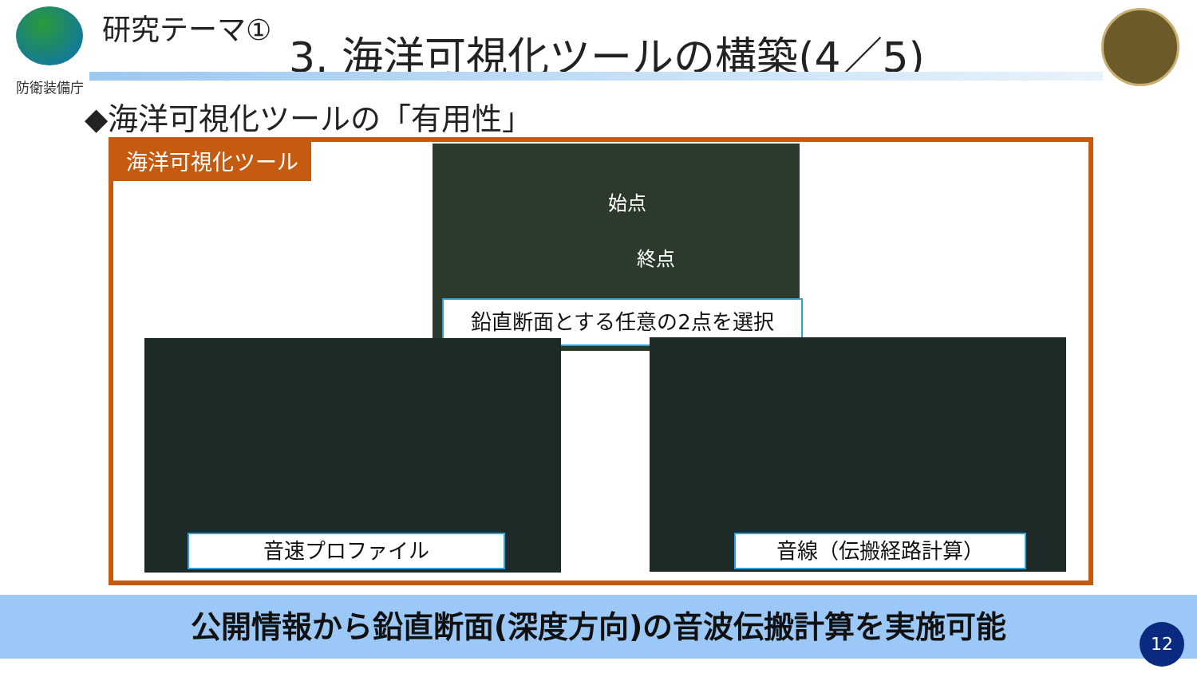防衛装備庁 研究テーマ①
3. 海洋可視化ツールの構築(4／5)
◆海洋可視化ツールの「有用性」
海洋可視化ツール 始点
終点
鉛直断面とする任意の2点を選択
音速プロファイル 音線（伝搬経路計算）
公開情報から鉛直断面(深度方向)の音波伝搬計算を実施可能
12